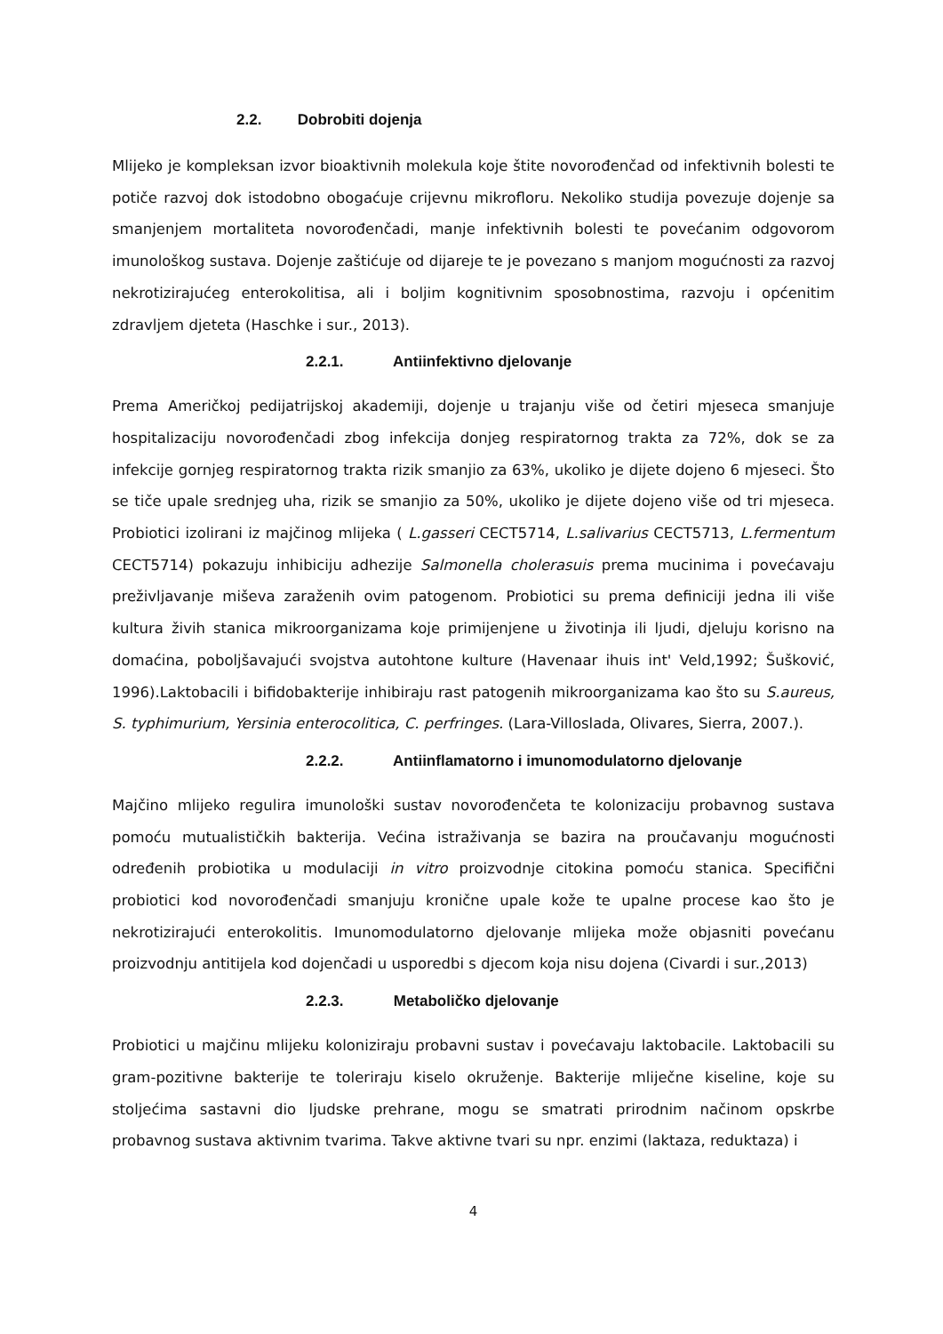2.2. Dobrobiti dojenja
Mlijeko je kompleksan izvor bioaktivnih molekula koje štite novorođenčad od infektivnih bolesti te potiče razvoj dok istodobno obogaćuje crijevnu mikrofloru. Nekoliko studija povezuje dojenje sa smanjenjem mortaliteta novorođenčadi, manje infektivnih bolesti te povećanim odgovorom imunološkog sustava. Dojenje zaštićuje od dijareje te je povezano s manjom mogućnosti za razvoj nekrotizirajućeg enterokolitisa, ali i boljim kognitivnim sposobnostima, razvoju i općenitim zdravljem djeteta (Haschke i sur., 2013).
2.2.1. Antiinfektivno djelovanje
Prema Američkoj pedijatrijskoj akademiji, dojenje u trajanju više od četiri mjeseca smanjuje hospitalizaciju novorođenčadi zbog infekcija donjeg respiratornog trakta za 72%, dok se za infekcije gornjeg respiratornog trakta rizik smanjio za 63%, ukoliko je dijete dojeno 6 mjeseci. Što se tiče upale srednjeg uha, rizik se smanjio za 50%, ukoliko je dijete dojeno više od tri mjeseca. Probiotici izolirani iz majčinog mlijeka ( L.gasseri CECT5714, L.salivarius CECT5713, L.fermentum CECT5714) pokazuju inhibiciju adhezije Salmonella cholerasuis prema mucinima i povećavaju preživljavanje miševa zaraženih ovim patogenom. Probiotici su prema definiciji jedna ili više kultura živih stanica mikroorganizama koje primijenjene u životinja ili ljudi, djeluju korisno na domaćina, poboljšavajući svojstva autohtone kulture (Havenaar ihuis int' Veld,1992; Šušković, 1996).Laktobacili i bifidobakterije inhibiraju rast patogenih mikroorganizama kao što su S.aureus, S. typhimurium, Yersinia enterocolitica, C. perfringes. (Lara-Villoslada, Olivares, Sierra, 2007.).
2.2.2. Antiinflamatorno i imunomodulatorno djelovanje
Majčino mlijeko regulira imunološki sustav novorođenčeta te kolonizaciju probavnog sustava pomoću mutualističkih bakterija. Većina istraživanja se bazira na proučavanju mogućnosti određenih probiotika u modulaciji in vitro proizvodnje citokina pomoću stanica. Specifični probiotici kod novorođenčadi smanjuju kronične upale kože te upalne procese kao što je nekrotizirajući enterokolitis. Imunomodulatorno djelovanje mlijeka može objasniti povećanu proizvodnju antitijela kod dojenčadi u usporedbi s djecom koja nisu dojena (Civardi i sur.,2013)
2.2.3. Metaboličko djelovanje
Probiotici u majčinu mlijeku koloniziraju probavni sustav i povećavaju laktobacile. Laktobacili su gram-pozitivne bakterije te toleriraju kiselo okruženje. Bakterije mliječne kiseline, koje su stoljećima sastavni dio ljudske prehrane, mogu se smatrati prirodnim načinom opskrbe probavnog sustava aktivnim tvarima. Takve aktivne tvari su npr. enzimi (laktaza, reduktaza) i
4